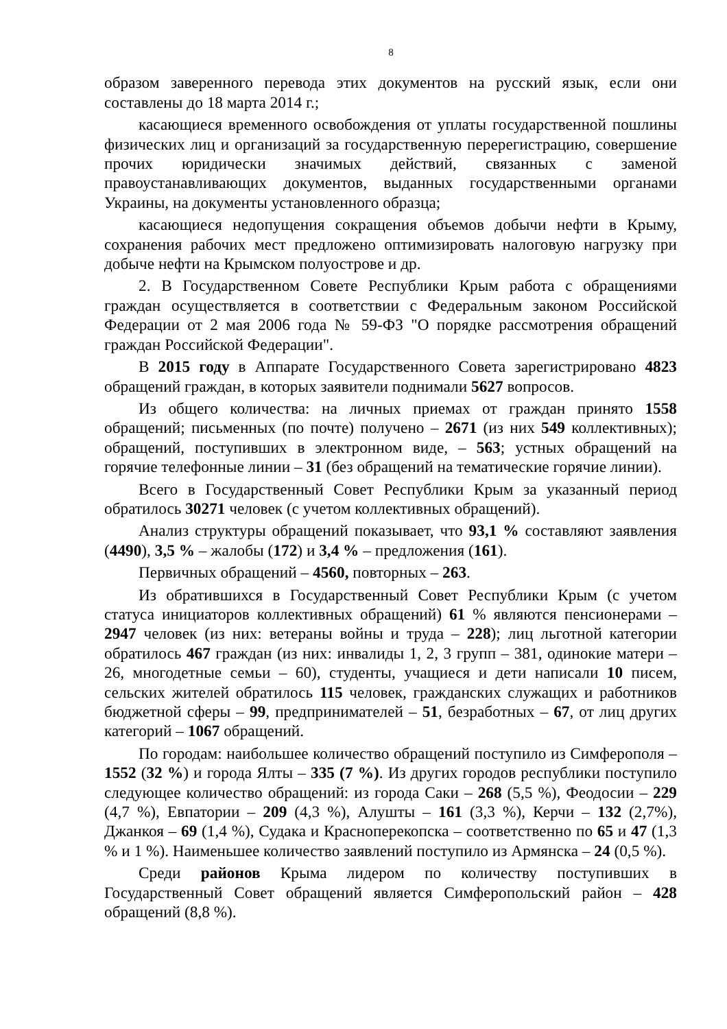8
образом заверенного перевода этих документов на русский язык, если они составлены до 18 марта 2014 г.;
касающиеся временного освобождения от уплаты государственной пошлины физических лиц и организаций за государственную перерегистрацию, совершение прочих юридически значимых действий, связанных с заменой правоустанавливающих документов, выданных государственными органами Украины, на документы установленного образца;
касающиеся недопущения сокращения объемов добычи нефти в Крыму, сохранения рабочих мест предложено оптимизировать налоговую нагрузку при добыче нефти на Крымском полуострове и др.
2. В Государственном Совете Республики Крым работа с обращениями граждан осуществляется в соответствии с Федеральным законом Российской Федерации от 2 мая 2006 года № 59-ФЗ "О порядке рассмотрения обращений граждан Российской Федерации".
В 2015 году в Аппарате Государственного Совета зарегистрировано 4823 обращений граждан, в которых заявители поднимали 5627 вопросов.
Из общего количества: на личных приемах от граждан принято 1558 обращений; письменных (по почте) получено – 2671 (из них 549 коллективных); обращений, поступивших в электронном виде, – 563; устных обращений на горячие телефонные линии – 31 (без обращений на тематические горячие линии).
Всего в Государственный Совет Республики Крым за указанный период обратилось 30271 человек (с учетом коллективных обращений).
Анализ структуры обращений показывает, что 93,1 % составляют заявления (4490), 3,5 % – жалобы (172) и 3,4 % – предложения (161).
Первичных обращений – 4560, повторных – 263.
Из обратившихся в Государственный Совет Республики Крым (с учетом статуса инициаторов коллективных обращений) 61 % являются пенсионерами – 2947 человек (из них: ветераны войны и труда – 228); лиц льготной категории обратилось 467 граждан (из них: инвалиды 1, 2, 3 групп – 381, одинокие матери – 26, многодетные семьи – 60), студенты, учащиеся и дети написали 10 писем, сельских жителей обратилось 115 человек, гражданских служащих и работников бюджетной сферы – 99, предпринимателей – 51, безработных – 67, от лиц других категорий – 1067 обращений.
По городам: наибольшее количество обращений поступило из Симферополя – 1552 (32 %) и города Ялты – 335 (7 %). Из других городов республики поступило следующее количество обращений: из города Саки – 268 (5,5 %), Феодосии – 229 (4,7 %), Евпатории – 209 (4,3 %), Алушты – 161 (3,3 %), Керчи – 132 (2,7%), Джанкоя – 69 (1,4 %), Судака и Красноперекопска – соответственно по 65 и 47 (1,3 % и 1 %). Наименьшее количество заявлений поступило из Армянска – 24 (0,5 %).
Среди районов Крыма лидером по количеству поступивших в Государственный Совет обращений является Симферопольский район – 428 обращений (8,8 %).